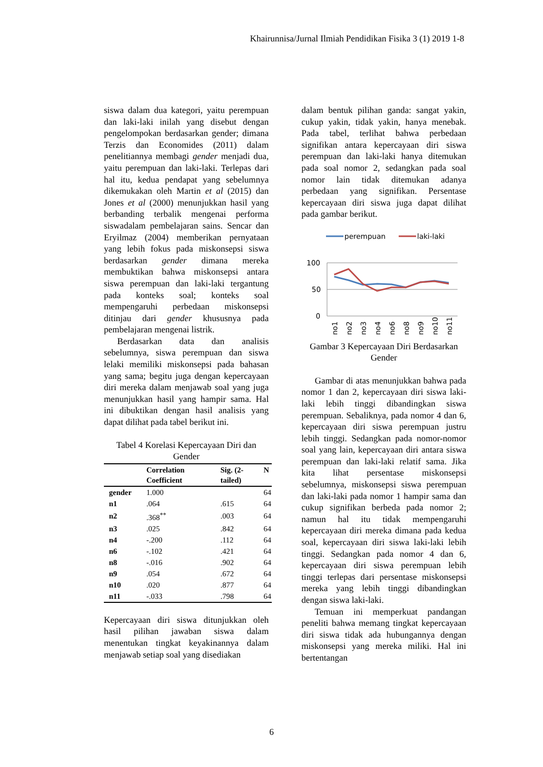Khairunnisa/Jurnal Ilmiah Pendidikan Fisika 3 (1) 2019 1-8
siswa dalam dua kategori, yaitu perempuan dan laki-laki inilah yang disebut dengan pengelompokan berdasarkan gender; dimana Terzis dan Economides (2011) dalam penelitiannya membagi gender menjadi dua, yaitu perempuan dan laki-laki. Terlepas dari hal itu, kedua pendapat yang sebelumnya dikemukakan oleh Martin et al (2015) dan Jones et al (2000) menunjukkan hasil yang berbanding terbalik mengenai performa siswadalam pembelajaran sains. Sencar dan Eryilmaz (2004) memberikan pernyataan yang lebih fokus pada miskonsepsi siswa berdasarkan gender dimana mereka membuktikan bahwa miskonsepsi antara siswa perempuan dan laki-laki tergantung pada konteks soal; konteks soal mempengaruhi perbedaan miskonsepsi ditinjau dari gender khususnya pada pembelajaran mengenai listrik.
Berdasarkan data dan analisis sebelumnya, siswa perempuan dan siswa lelaki memiliki miskonsepsi pada bahasan yang sama; begitu juga dengan kepercayaan diri mereka dalam menjawab soal yang juga menunjukkan hasil yang hampir sama. Hal ini dibuktikan dengan hasil analisis yang dapat dilihat pada tabel berikut ini.
Tabel 4 Korelasi Kepercayaan Diri dan Gender
| | Correlation Coefficient | Sig. (2-tailed) | N |
| --- | --- | --- | --- |
| gender | 1.000 | | 64 |
| n1 | .064 | .615 | 64 |
| n2 | .368<sup>**</sup> | .003 | 64 |
| n3 | .025 | .842 | 64 |
| n4 | -.200 | .112 | 64 |
| n6 | -.102 | .421 | 64 |
| n8 | -.016 | .902 | 64 |
| n9 | .054 | .672 | 64 |
| n10 | .020 | .877 | 64 |
| n11 | -.033 | .798 | 64 |
Kepercayaan diri siswa ditunjukkan oleh hasil pilihan jawaban siswa dalam menentukan tingkat keyakinannya dalam menjawab setiap soal yang disediakan
dalam bentuk pilihan ganda: sangat yakin, cukup yakin, tidak yakin, hanya menebak. Pada tabel, terlihat bahwa perbedaan signifikan antara kepercayaan diri siswa perempuan dan laki-laki hanya ditemukan pada soal nomor 2, sedangkan pada soal nomor lain tidak ditemukan adanya perbedaan yang signifikan. Persentase kepercayaan diri siswa juga dapat dilihat pada gambar berikut.
perempuan
laki-laki
100
50
0
no1
no2
no3
no4
no6
no8
no9
no10
no11
Gambar 3 Kepercayaan Diri Berdasarkan Gender
Gambar di atas menunjukkan bahwa pada nomor 1 dan 2, kepercayaan diri siswa laki-laki lebih tinggi dibandingkan siswa perempuan. Sebaliknya, pada nomor 4 dan 6, kepercayaan diri siswa perempuan justru lebih tinggi. Sedangkan pada nomor-nomor soal yang lain, kepercayaan diri antara siswa perempuan dan laki-laki relatif sama. Jika kita lihat persentase miskonsepsi sebelumnya, miskonsepsi siswa perempuan dan laki-laki pada nomor 1 hampir sama dan cukup signifikan berbeda pada nomor 2; namun hal itu tidak mempengaruhi kepercayaan diri mereka dimana pada kedua soal, kepercayaan diri siswa laki-laki lebih tinggi. Sedangkan pada nomor 4 dan 6, kepercayaan diri siswa perempuan lebih tinggi terlepas dari persentase miskonsepsi mereka yang lebih tinggi dibandingkan dengan siswa laki-laki.
Temuan ini memperkuat pandangan peneliti bahwa memang tingkat kepercayaan diri siswa tidak ada hubungannya dengan miskonsepsi yang mereka miliki. Hal ini bertentangan
6